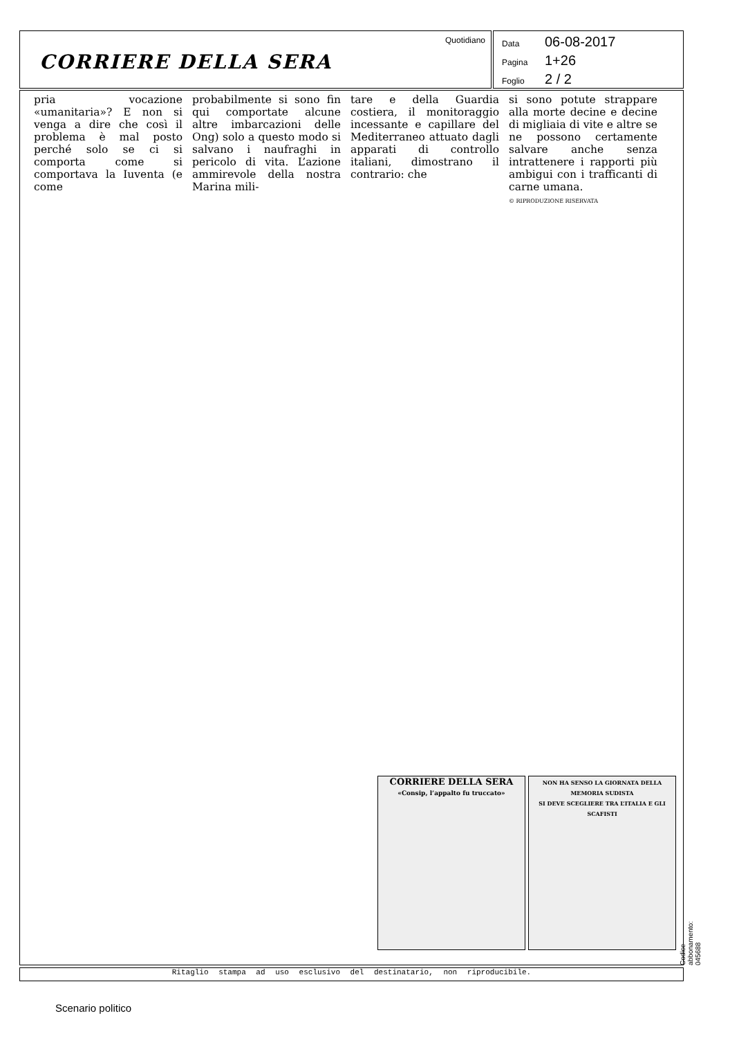CORRIERE DELLA SERA
Quotidiano
Data 06-08-2017
Pagina 1+26
Foglio 2 / 2
pria vocazione «umanitaria»? E non si venga a dire che così il problema è mal posto perché solo se ci si comporta come si comportava la Iuventa (e come
probabilmente si sono fin qui comportate alcune altre imbarcazioni delle Ong) solo a questo modo si salvano i naufraghi in pericolo di vita. L’azione ammirevole della nostra Marina mili-
tare e della Guardia costiera, il monitoraggio incessante e capillare del Mediterraneo attuato dagli apparati di controllo italiani, dimostrano il contrario: che
si sono potute strappare alla morte decine e decine di migliaia di vite e altre se ne possono certamente salvare anche senza intrattenere i rapporti più ambigui con i trafficanti di carne umana.
© RIPRODUZIONE RISERVATA
CORRIERE DELLA SERA
«Consip, l’appalto fu truccato»
NON HA SENSO LA GIORNATA DELLA MEMORIA SUDISTA
SI DEVE SCEGLIERE TRA L’ITALIA E GLI SCAFISTI
Ritaglio stampa ad uso esclusivo del destinatario, non riproducibile. Codice abbonamento: 045688
Scenario politico